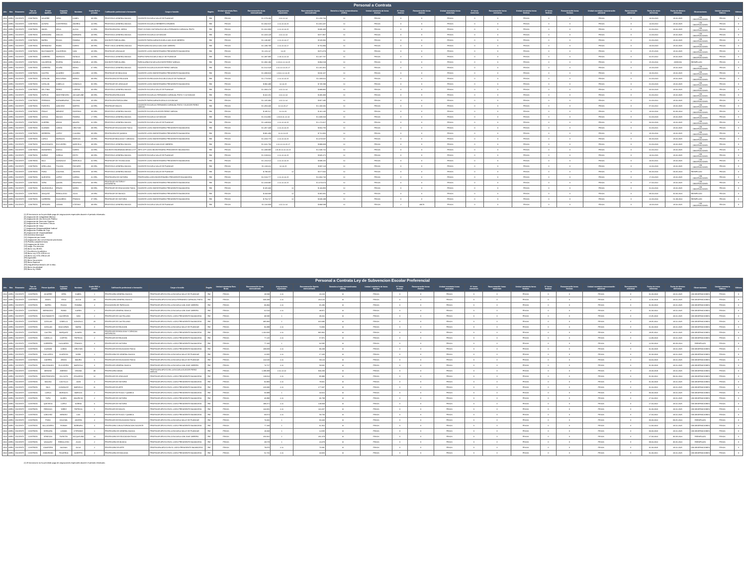| Personal a Contrata | | | | | | | | | | | | | | | | | | | | | | | | | | | | | | | |
| --- | --- | --- | --- | --- | --- | --- | --- | --- | --- | --- | --- | --- | --- | --- | --- | --- | --- | --- | --- | --- | --- | --- | --- | --- | --- | --- | --- | --- | --- | --- | --- |
| Año | Mes | Estamento | Tipo de personal | Primer Apellido | Segundo Apellido | Nombres | Grado EUS o jornada | Calificación profesional o formación | Cargo o función | Región | Unidad monetaria Rem. Bruta | Remuneración bruta mensualizada | Asignaciones especiales | Remuneración líquida mensualizada | Derecho a horas extraordinarias (Si/No) | Unidad monetaria de horas diurnas | Nº horas diurnas | Remuneración horas diurnas | Unidad monetaria horas nocturnas | Nº horas nocturnas | Remuneración horas nocturnas | Unidad monetaria horas festivas | Nº horas festivas | Remuneración horas festivas | Unidad monetaria remuneración adicional | Remuneración adicional | Fecha de inicio dd/mm/aa | Fecha de término dd/mm/aa | Observaciones | Unidad monetaria Viáticos | Viáticos |
| 2024 | ABRIL | DOCENTE | CONTRATA | AGUIRRE | VERA | ISABEL | 39 HRS. | PROF.EDUC.GENERAL BASICA | DOCENTE ESCUELA VALLE DE PUANGUE | RM | PESOS | $ 1.579.283 | 2-11-12-14 | $ 1.250.734 | SI | PESOS | 0 | 0 | PESOS | 0 | 0 | PESOS | 0 | 0 | PESOS | 0 | 13-03-2020 | 28-02-2025 | SIN OBSERVACIONES | PESOS | 0 |
| 2024 | ABRIL | DOCENTE | CONTRATA | ALFARO | CONTRERAS | ANDREA | 44 HRS. | PROF.EDUC.GENERAL BASICA | DOCENTE ESCUELA HERIBERTO ERLWEIN | RM | PESOS | $ 1.842.615 | 2-11-12-14-15 | $ 1.601.437 | SI | PESOS | 0 | 0 | PESOS | 0 | 0 | PESOS | 0 | 0 | PESOS | 0 | 14-03-2022 | 28-02-2025 | SIN OBSERVACIONES | PESOS | 0 |
| 2024 | ABRIL | DOCENTE | CONTRATA | ANGEL | VEGA | ALICIA | 11 HRS. | PROFESORA ENS. MEDIA | PROF. ESTADO HISTORIA ESCUELA FERNANDO CARVAJAL PINTO | RM | PESOS | $ 1.022.068 | 2-11-12-14-15 | $ 836.460 | SI | PESOS | 0 | 0 | PESOS | 0 | 0 | PESOS | 0 | 0 | PESOS | 0 | 01-03-2022 | 28-02-2025 | SIN OBSERVACIONES | PESOS | 0 |
| 2024 | ABRIL | DOCENTE | CONTRATA | AVENDAÑO | AVALOS | BARBARA | 43 HRS. | PROF.EDUC.GENERAL BASICA | DOCENTE ESCUELA CUYUNCAVI | RM | PESOS | $ 1.323.129 | 2-11-12-14 | $ 877.867 | SI | PESOS | 0 | 0 | PESOS | 0 | 0 | PESOS | 0 | 0 | PESOS | 0 | 21-03-2022 | 28-02-2025 | SIN OBSERVACIONES | PESOS | 0 |
| 2024 | ABRIL | DOCENTE | CONTRATA | BARRA | ROJAS | ROMINA | 40 HRS. | DOCENTE PARVULARIA | DOCENTE PARVULARIA ESCUELA SAN JOSE OBRERO | RM | PESOS | $ 1.136.807 | 2-11-12-14-17 | $ 545.692 | SI | PESOS | 0 | 0 | PESOS | 0 | 0 | PESOS | 0 | 0 | PESOS | 0 | 01-03-2020 | 28-02-2025 | SIN OBSERVACIONES | PESOS | 0 |
| 2024 | ABRIL | DOCENTE | CONTRATA | BERMUDEZ | ROMO | KAREN | 39 HRS. | PROF. EDUC.GENERAL BASICA | PROFESORA ESCUELA SAN JOSE OBRERO | RM | PESOS | $ 1.180.708 | 2-11-12-14-17 | $ 754.394 | SI | PESOS | 0 | 0 | PESOS | 0 | 0 | PESOS | 0 | 0 | PESOS | 0 | 23-03-2020 | 28-02-2025 | SIN OBSERVACIONES | PESOS | 0 |
| 2024 | ABRIL | DOCENTE | CONTRATA | BUSTAMANTE | CALDERON | IVAN | 40 HRS. | PROFESOR LENGUAJE | DOCENTE LICEO BICENTENARIO PRESIDENTE BALMACEDA | RM | PESOS | $ 1.201.117 | 14-15 | $ 971.073 | SI | PESOS | 0 | 0 | PESOS | 0 | 0 | PESOS | 0 | 0 | PESOS | 0 | 15-05-2023 | 28-02-2025 | SIN OBSERVACIONES | PESOS | 0 |
| 2024 | ABRIL | DOCENTE | CONTRATA | CABRERA | MORALES | NATALIA | 44 HRS. | PROF.EDUC.GENERAL BASICA | INSPECTORA ESCUELA VALLE DE PUANGUE | RM | PESOS | $ 1.497.686 | 2-10-11-12-14 | $ 1.207.707 | SI | PESOS | 0 | 0 | PESOS | 0 | 0 | PESOS | 0 | 0 | PESOS | 0 | 02-05-2022 | 28-02-2025 | SIN OBSERVACIONES | PESOS | 0 |
| 2024 | ABRIL | DOCENTE | CONTRATA | CALDERON | RIVERA | DANIELA | 40 HRS. | DOCENTE PARVULARIA | PARVULARIA ESCUELA ELEICER PEREZ VARGAS | RM | PESOS | $ 1.082.193 | 2-10-11-12-14-15 | $ 894.529 | SI | PESOS | 0 | 0 | PESOS | 0 | 0 | PESOS | 0 | 0 | PESOS | 0 | 25-03-2024 | 20/05/204 | REEMPLAZO | PESOS | 0 |
| 2024 | ABRIL | DOCENTE | CONTRATA | CARREÑO | ACUÑA | MAHILI | 37 HRS. | PROF.EDUC.GENERAL BASICA | DOCENTE ESCUELA ELIECER PEREZ VARGAS | RM | PESOS | $ 1.512.529 | 2-11-12-14-15-17 | $ 1.201.351 | SI | PESOS | 0 | 0 | PESOS | 0 | 0 | PESOS | 0 | 0 | PESOS | 0 | 25-03-2019 | 28-02-2025 | SIN OBSERVACIONES | PESOS | 0 |
| 2024 | ABRIL | DOCENTE | CONTRATA | CASTRO | ALVAREZ | ALVARO | 10 HRS. | PROFESOR DE BIOLOGIA | DOCENTE LICEO BICENTENARIO PRESIDENTE BALMACEDA | RM | PESOS | $ 1.008.818 | 2-9-11-12-14-15 | $ 816.167 | SI | PESOS | 0 | 0 | PESOS | 0 | 0 | PESOS | 0 | 0 | PESOS | 0 | 16-03-2021 | 28-02-2025 | SIN OBSERVACIONES | PESOS | 0 |
| 2024 | ABRIL | DOCENTE | CONTRATA | CATALAN | BASCUÑAN | MARIA I | 39 HRS. | PROFESORA DE RELIGION | DOCENTE EN RELIGION ESCUELA VALLE DE PUANGUE | RM | PESOS | $ 1.773.564 | 2-11-12-14-15 | $ 1.349.411 | SI | PESOS | 0 | 0 | PESOS | 0 | 0 | PESOS | 0 | 0 | PESOS | 0 | 01-03-2020 | 28-02-2025 | SIN OBSERVACIONES | PESOS | 0 |
| 2024 | ABRIL | DOCENTE | CONTRATA | CATALAN | CABELLO | GONZALO | 06 HRS. | PROFESOR DE LENGUAJE | DOCENTE LICEO BICENTENARIO PRESIDENTE BALMACEDA | RM | PESOS | $ 892.489 | 12-14-15 | $ 735.590 | SI | PESOS | 0 | 0 | PESOS | 0 | 0 | PESOS | 0 | 0 | PESOS | 0 | 01-03-2023 | 28-02-2025 | SIN OBSERVACIONES | PESOS | 0 |
| 2024 | ABRIL | DOCENTE | CONTRATA | DEL PINO | PEREZ | LORENA | 30 HRS. | PROF.EDUC.GENERAL BASICA | DOCENTE ESCUELA VALLE DE PUANGUE | RM | PESOS | $ 1.060.278 | 2-11-12-14 | $ 889.882 | SI | PESOS | 0 | 0 | PESOS | 0 | 0 | PESOS | 0 | 0 | PESOS | 0 | 04-04-2023 | 28-02-2025 | SIN OBSERVACIONES | PESOS | 0 |
| 2024 | ABRIL | DOCENTE | CONTRATA | ESPEJO | MONTENEGRO | JACQUELINE | 39 HRS. | PROFESORA RELIGION | DOCENTE ESCUELAS FERNANDO CARVAJAL PINTO Y CUYUNCAVI | RM | PESOS | $ 422.151 | 2-11-12-14 | $ 406.300 | SI | PESOS | 0 | 0 | PESOS | 0 | 0 | PESOS | 0 | 0 | PESOS | 0 | 01-03-2022 | 28-02-2025 | SIN OBSERVACIONES | PESOS | 0 |
| 2024 | ABRIL | DOCENTE | CONTRATA | FERRADA | NORAMBUENA | PALOMA | 40 HRS. | PROFESORA PARVULARIA | DOCENTE PARVULARIA ESCEULA CUYUNCAVI | RM | PESOS | $ 1.165.394 | 2-11-12-14 | $ 957.295 | SI | PESOS | 0 | 0 | PESOS | 0 | 0 | PESOS | 0 | 0 | PESOS | 0 | 01-03-2022 | 28-02-2025 | SIN OBSERVACIONES | PESOS | 0 |
| 2024 | ABRIL | DOCENTE | CONTRATA | FUENTES | SANCHEZ | MARTIN | 44 HRS. | PROFESOR INGLES | DOCENTE ESCUELAS FERNANDO CARVAJAL PINTO Y ELIECER PEREZ VARGAS | RM | PESOS | $ 1.353.446 | 12-14-15-17 | $ 1.103.191 | SI | PESOS | 0 | 0 | PESOS | 0 | 0 | PESOS | 0 | 0 | PESOS | 0 | 07-04-2022 | 28-02-2025 | SIN OBSERVACIONES | PESOS | 0 |
| 2024 | ABRIL | DOCENTE | CONTRATA | FRAILE | MENDEZ | RODRIGO | 30 HRS. | PROF.EDUC.GENERAL BASICA | DOCENTE ESCUELA ELIECER PEREZ VARGAS | RM | PESOS | $ 195.517 | 12-14-15- | $ 161.145 | SI | PESOS | 0 | 0 | PESOS | 0 | 0 | PESOS | 0 | 0 | PESOS | 0 | 23-04-2024 | 30-06-2024 | SIN OBSERVACIONES | PESOS | 0 |
| 2024 | ABRIL | DOCENTE | CONTRATA | GATICA | MUSSO | ROMINA | 17 HRS. | PROF.EDUC.GENERAL BASICA | DOCENTE ESCUELA CUYUNCAVI | RM | PESOS | $ 1.514.802 | 2-9-10-11-12-14 | $ 1.036.010 | SI | PESOS | 0 | 0 | PESOS | 0 | 0 | PESOS | 0 | 0 | PESOS | 0 | 01-03-2023 | 28-02-2025 | SIN OBSERVACIONES | PESOS | 0 |
| 2024 | ABRIL | DOCENTE | CONTRATA | GUERRA | ARAYA | MAURO | 32 HRS. | PROF.EDUC.GENERAL BASICA | DOCENTE ESCUELA VALLE DE PUANGUE | RM | PESOS | $ 1.449.920 | 2-11-12-14-15 | $ 1.172.817 | SI | PESOS | 0 | 0 | PESOS | 0 | 0 | PESOS | 0 | 0 | PESOS | 0 | 04-04-2023 | 28-02-2025 | SIN OBSERVACIONES | PESOS | 0 |
| 2024 | ABRIL | DOCENTE | CONTRATA | GUZMAN | LOBOS | CRISTIAN | 39 HRS. | PROFESOR EDUCACION FISICA | DOCENTE LICEO BICENTENARIO PRESIDENTE BALMACEDA | RM | PESOS | $ 1.357.449 | 2-11-12-14-15 | $ 664.755 | SI | PESOS | 0 | 0 | PESOS | 0 | 0 | PESOS | 0 | 0 | PESOS | 0 | 01-03-2021 | 28-02-2025 | SIN OBSERVACIONES | PESOS | 0 |
| 2024 | ABRIL | DOCENTE | CONTRATA | HERRERA | LOPEZ | CLAUDIA | 30 HRS. | PROFESORA DE QUIMICA | DOCENTE LICEO BICENTENARIO PRESIDENTE BALMACEDA | RM | PESOS | $ 881.408 | 11-12-14-15 | $ 721.002 | SI | PESOS | 0 | 0 | PESOS | 0 | 0 | PESOS | 0 | 0 | PESOS | 0 | 26-03-2024 | 28-02-2025 | SIN OBSERVACIONES | PESOS | 0 |
| 2024 | ABRIL | DOCENTE | CONTRATA | LORCA | MORALES | MARCOS | 28 HRS. | PROFESOR BIOLOGIA Y CIENCIAS | DOCENTE LICEO BICENTENARIO PRESIDENTE BALMACEDA | RM | PESOS | $ 1.310.776 | 2-11-12-14-15 | $ 1.073.537 | SI | PESOS | 0 | 0 | PESOS | 0 | 0 | PESOS | 0 | 0 | PESOS | 0 | 06-03-2023 | 28-02-2025 | SIN OBSERVACIONES | PESOS | 0 |
| 2024 | ABRIL | DOCENTE | CONTRATA | MALDONADO | ESCUDERO | MARCELA | 38 HRS. | PROF.EDUC.GENERAL BASICA | DOCENTE ESCUELA SAN JOSE OBRERO | RM | PESOS | $ 1.641.733 | 2-11-12-14-15-17 | $ 999.069 | SI | PESOS | 0 | 0 | PESOS | 0 | 0 | PESOS | 0 | 0 | PESOS | 0 | 01-03-2023 | 28-02-2025 | SIN OBSERVACIONES | PESOS | 0 |
| 2024 | ABRIL | DOCENTE | CONTRATA | MONARDES | DAVILA | KAREN | 44 HRS. | DOCENTE ENSEÑANZA MEDIA U.T.P. | JEFE UTP LICEO BICENTENARIO PRESIDENTE BALMACEDA | RM | PESOS | $ 1.338.083 | 2-9-10-11-12-14-15 | $ 1.530.741 | SI | PESOS | 0 | 0 | PESOS | 0 | 0 | PESOS | 0 | 0 | PESOS | 0 | 01-04-2022 | 28-02-2025 | SIN OBSERVACIONES | PESOS | 0 |
| 2024 | ABRIL | DOCENTE | CONTRATA | MUÑOZ | ZUÑIGA | EDITH | 39 HRS. | PROF.EDUC.GENERAL BASICA | DOCENTE ESCUELA VALLE DE PUANGUE | RM | PESOS | $ 1.529.622 | 2-11-12-14-15 | $ 945.471 | SI | PESOS | 0 | 0 | PESOS | 0 | 0 | PESOS | 0 | 0 | PESOS | 0 | 13-04-2016 | 28-02-2025 | SIN OBSERVACIONES | PESOS | 0 |
| 2024 | ABRIL | DOCENTE | CONTRATA | NILO | GONZALEZ | MARCELO | 32 HRS. | PROFESOR DE TECNOLOGIA | DOCENTE LICEO BICENTENARIO PRESIDENTE BALMACEDA | RM | PESOS | $ 1.154.514 | 2-11-12-14-15 | $ 939.155 | SI | PESOS | 0 | 0 | PESOS | 0 | 0 | PESOS | 0 | 0 | PESOS | 0 | 23-06-2021 | 28-02-2025 | SIN OBSERVACIONES | PESOS | 0 |
| 2024 | ABRIL | DOCENTE | CONTRATA | ORELLANA | TOLOZA | RICHARD | 30 HRS. | PROF.EDUC.GENERAL BASICA | DOCENTE ESCUELA VALLE DE PUANGUE | RM | PESOS | $ 1.119.412 | 12-14-15 | $ 937.113 | SI | PESOS | 0 | 0 | PESOS | 0 | 0 | PESOS | 0 | 0 | PESOS | 0 | 12-04-2023 | 28-02-2025 | SIN OBSERVACIONES | PESOS | 0 |
| 2024 | ABRIL | DOCENTE | CONTRATA | PONG | COLIHUIL | JAVIERA | 40 HRS. | PROF.EDUC.GENERAL BASICA | DOCENTE ESCUELA VALLE DE PUANGUE | RM | PESOS | $ 788.452 | 12 | $ 677.042 | SI | PESOS | 0 | 0 | PESOS | 0 | 0 | PESOS | 0 | 0 | PESOS | 0 | 06-03-2024 | 09-05-2024 | REEMPLAZO | PESOS | 0 |
| 2024 | ABRIL | DOCENTE | CONTRATA | QUEVEDO | LOPEZ | KARINA | 31 HRS. | PROFESORA DE HISTORIA | PROFESORA LICEO BICENTENARIO PRESIDENTE BALMACEDA | RM | PESOS | $ 2.523.777 | 2-11-12-14-15 | $ 2.004.726 | SI | PESOS | 0 | 0 | PESOS | 0 | 0 | PESOS | 0 | 0 | PESOS | 0 | 17-03-2020 | 28-02-2025 | SIN OBSERVACIONES | PESOS | 0 |
| 2024 | ABRIL | DOCENTE | CONTRATA | TAPIA | QUIDEL | MAURICIO | 30 HRS. | PROFESOR HISTORIA Y GEOGRAFIA | DOCENTE LICEO BICENTENARIO PRESIDENTE BALMACEDA | RM | PESOS | $ 1.319.392 | 2-11-12-14-15 | $ 1.073.074 | SI | PESOS | 0 | 0 | PESOS | 0 | 0 | PESOS | 0 | 0 | PESOS | 0 | 27-04-2022 | 28-02-2025 | SIN OBSERVACIONES | PESOS | 0 |
| 2024 | ABRIL | DOCENTE | CONTRATA | VALENZUELA | ERAZO | MARIO | 08 HRS. | PROFESOR DE EDUCACION FISICA | DOCENTE LICEO BICENTENARIO PRESIDENTE BALMACEDA | RM | PESOS | $ 165.346 | 12 | $ 134.856 | SI | PESOS | 0 | 0 | PESOS | 0 | 0 | PESOS | 0 | 0 | PESOS | 0 | 01-04-2024 | 28-02-2025 | SIN OBSERVACIONES | PESOS | 0 |
| 2024 | ABRIL | DOCENTE | CONTRATA | VASQUEZ | REBOLLEDO | JULIO | 28 HRS. | PROFESOR DE MUSICA | DOCENTE LICEO BICENTENARIO PRESIDENTE BALMACEDA | RM | PESOS | $ 443.680 | 12 | $ 365.681 | SI | PESOS | 0 | 0 | PESOS | 0 | 0 | PESOS | 0 | 0 | PESOS | 0 | 08-04-2024 | 30-06-2024 | REEMPLAZO | PESOS | 0 |
| 2024 | ABRIL | DOCENTE | CONTRATA | CARREÑO | GUAJARDO | FRANCO | 37 HRS. | PROFESOR DE HISTORIA | DOCENTE LICEO BICENTENARIO PRESIDENTE BALMACEDA | RM | PESOS | $ 764.727 | 12 | $ 630.288 | SI | PESOS | 0 | 0 | PESOS | 0 | 0 | PESOS | 0 | 0 | PESOS | 0 | 22-03-2024 | 01-09-2024 | REEMPLAZO | PESOS | 0 |
| 2024 | ABRIL | DOCENTE | CONTRATA | VERGARA | LIZAMA | STEFANY | 39 HRS. | PROF.EDUC.GENERAL BASICA | DOCENTE ESCUELA VALLE DE PUANGUE | RM | PESOS | $ 1.116.069 | 2-11-12-14 | $ 898.589 | SI | PESOS | 2 | 19679 | PESOS | 0 | 0 | PESOS | 0 | 0 | PESOS | 0 | 13-03-2023 | 28-02-2025 | SIN OBSERVACIONES | PESOS | 0 |
(1) El funcionario no ha percibido pago de asignaciones especiales durante el período informado.
(2) Asignación de Antigüedad (Bienio)
(3) Asignación de Alta Dirección Pública
(4) Asignación de Dirección Superior
(5) Asignación de Funciones Críticas
(6) Asignación de Zona
(7) Asignación Responsabilidad Judicial
(8) Asignación Pérdida de Caja
(9) Asignacion de responsabilidad
(10) Incentivo Municipal
(11) Asignacion por tramo
(12) Asignacion alta concentracion prioritarios
(13) Planilla complementaria
(14) Asignacion de titulo
(15) asign. Por mencion
(16) Bono Ley 20.501.
(17) Excelencia Academica
(18) Bono Ley N°21.109 Art.44
(19) Bono Ley N°21.196 Art.46
(20) Aguinaldo
(21) Bono Vacaciones
(22) Bono Especial
(23) Asig.desemp.laboral A.de la educ.
(24) Bono escolaridad
(25) Bono ley 19464
| Personal a Contrata Ley de Subvencion Escolar Preferencial | | | | | | | | | | | | | | | | | | | | | | | | | | | | | | | |
| --- | --- | --- | --- | --- | --- | --- | --- | --- | --- | --- | --- | --- | --- | --- | --- | --- | --- | --- | --- | --- | --- | --- | --- | --- | --- | --- | --- | --- | --- | --- | --- |
| Año | Mes | Estamento | Tipo de personal | Primer Apellido | Segundo Apellido | Nombres | Grado EUS o jornada | Calificación profesional o formación | Cargo o función | Región | Unidad monetaria Rem. Bruta | Remuneración bruta mensualizada | Asignaciones especiales | Remuneración líquida mensualizada | Derecho a horas extraordinarias (Si/No) | Unidad monetaria de horas diurnas | Nº horas diurnas | Remuneración horas diurnas | Unidad monetaria horas nocturnas | Nº horas nocturnas | Remuneración horas nocturnas | Unidad monetaria horas festivas | Nº horas festivas | Remuneración horas festivas | Unidad monetaria remuneración adicional | Remuneración adicional | Fecha de inicio dd/mm/aa | Fecha de término dd/mm/aa | Observaciones | Unidad monetaria Viáticos | Viáticos |
| 2024 | ABRIL | DOCENTE | CONTRATA | AGUIRRE | VERA | ISABEL | 1 | PROFESORA GENERAL BASICA | PROFESOR APOYO EN LA ESCUELA VALLE DE PUANGUE | RM | PESOS | 29.588 | 2-11 | 23.163 | SI | PESOS | 0 | 0 | PESOS | 0 | 0 | PESOS | 0 | 0 | PESOS | 0 | 01-03-2023 | 28-02-2025 | SIN OBSERVACIONES | PESOS | 0 |
| 2024 | ABRIL | DOCENTE | CONTRATA | ANGEL | VEGA | ALICIA | 24 | PROFESORA GENERAL BASICA | PROFESORA APOYO ESCUELA FERNANDO CARVAJAL PINTO | RM | PESOS | 630.338 | 2-11 | 264.126 | SI | PESOS | 0 | 0 | PESOS | 0 | 0 | PESOS | 0 | 0 | PESOS | 0 | 11-03-2019 | 28-02-2025 | SIN OBSERVACIONES | PESOS | 0 |
| 2024 | ABRIL | DOCENTE | CONTRATA | BARRA | ROJAS | ROMINA | 4 | EDUCADORA DE PARVULOS | PROFESOR APOYO EN LA ESCUELA SAN JOSE OBRERO | RM | PESOS | 83.394 | 2-11 | 65.286 | SI | PESOS | 0 | 0 | PESOS | 0 | 0 | PESOS | 0 | 0 | PESOS | 0 | 01-03-2024 | 28-02-2025 | SIN OBSERVACIONES | PESOS | 0 |
| 2024 | ABRIL | DOCENTE | CONTRATA | BERMUDEZ | ROMO | KAREN | 2 | PROFESOR GENERAL BASICA | PROFESOR APOYO EN LA ESCUELA SAN JOSE OBRERO | RM | PESOS | 62.544 | 2-11 | 48.971 | SI | PESOS | 0 | 0 | PESOS | 0 | 0 | PESOS | 0 | 0 | PESOS | 0 | 01-03-2022 | 28-02-2025 | SIN OBSERVACIONES | PESOS | 0 |
| 2024 | ABRIL | DOCENTE | CONTRATA | BUSTAMANTE | CALDERON | IVAN | 2 | PROFESOR DE CASTELLANO | PROFESOR APOYO EN EL LICEO PRESIDENTE BALMACEDA | RM | PESOS | 38.580 | 1 | 30.311 | SI | PESOS | 0 | 0 | PESOS | 0 | 0 | PESOS | 0 | 0 | PESOS | 0 | 15-05-2023 | 28-02-2025 | SIN OBSERVACIONES | PESOS | 0 |
| 2024 | ABRIL | DOCENTE | CONTRATA | CATALAN | CABELLO | GONZALO | 20 | PROFESOR DE CASTELLANO | PROFESOR APOYO EN EL LICEO PRESIDENTE BALMACEDA | RM | PESOS | 385.800 | 1 | 310.396 | SI | PESOS | 0 | 0 | PESOS | 0 | 0 | PESOS | 0 | 0 | PESOS | 0 | 28-05-2022 | 28-02-2025 | SIN OBSERVACIONES | PESOS | 0 |
| 2024 | ABRIL | DOCENTE | CONTRATA | CATALAN | BASCUÑAN | MARIA | 3 | PROFESOR DE RELIGION | PROFESOR APOYO EN LA ESCUELA VALLE DE PUANGUE | RM | PESOS | 94.399 | 2-11 | 74.066 | SI | PESOS | 0 | 0 | PESOS | 0 | 0 | PESOS | 0 | 0 | PESOS | 0 | 01-03-2023 | 28-02-2025 | SIN OBSERVACIONES | PESOS | 0 |
| 2024 | ABRIL | DOCENTE | CONTRATA | CASTRO | MARQUEZ | ALVARO | 34 | PROFESOR DE BIOLOGIA Y CIENCIAS NATURALES | PROFESOR APOYO EN EL LICEO PRESIDENTE BALMACEDA | RM | PESOS | 1.102.660 | 2-11 | 865.802 | SI | PESOS | 0 | 0 | PESOS | 0 | 0 | PESOS | 0 | 0 | PESOS | 0 | 28-05-2022 | 28-02-2025 | SIN OBSERVACIONES | PESOS | 0 |
| 2024 | ABRIL | DOCENTE | CONTRATA | CABELLO | CORTES | PATRICIA | 2 | PROFESOR DE RELIGION | PROFESOR APOYO EN EL LICEO PRESIDENTE BALMACEDA | RM | PESOS | 77.125 | 2-11 | 57.871 | SI | PESOS | 0 | 0 | PESOS | 0 | 0 | PESOS | 0 | 0 | PESOS | 0 | 14-09-2023 | 28-02-2025 | SIN OBSERVACIONES | PESOS | 0 |
| 2024 | ABRIL | DOCENTE | CONTRATA | CARREÑO | GUAJARDO | FRANCO | 4 | PROFESOR DE HISTORIA | PROFESOR APOYO EN EL LICEO PRESIDENTE BALMACEDA | RM | PESOS | 77.160 | 1 | 63.595 | SI | PESOS | 0 | 0 | PESOS | 0 | 0 | PESOS | 0 | 0 | PESOS | 0 | 22-03-2024 | 30-09-2024 | REEMPLAZO | PESOS | 0 |
| 2024 | ABRIL | DOCENTE | CONTRATA | GUZMAN | LOBOS | CRISTIAN | 5 | PROFESOR DE EDUCACION FISICA | PROFESOR APOYO EN EL LICEO PRESIDENTE BALMACEDA | RM | PESOS | 109.669 | 2-11 | 93.238 | SI | PESOS | 0 | 0 | PESOS | 0 | 0 | PESOS | 0 | 0 | PESOS | 0 | 01-03-2020 | 28-02-2025 | SIN OBSERVACIONES | PESOS | 0 |
| 2024 | ABRIL | DOCENTE | CONTRATA | GALLARDO | ALARCON | NORA | 1 | PROFESORA DE GENERAL BASICA | PROFESOR APOYO EN LA ESCUELA VALLE DE PUANGUE | RM | PESOS | 22.005 | 2-11 | 17.230 | SI | PESOS | 0 | 0 | PESOS | 0 | 0 | PESOS | 0 | 0 | PESOS | 0 | 01-03-2023 | 28-02-2025 | SIN OBSERVACIONES | PESOS | 0 |
| 2024 | ABRIL | DOCENTE | CONTRATA | GUERRA | ARAYA | MAURO | 5 | PROFESOR DE EDUCACION FISICA | PROFESOR APOYO EN LA ESCUELA VALLE DE PUANGUE | RM | PESOS | 124.545 | 2-11 | 59.123 | SI | PESOS | 0 | 0 | PESOS | 0 | 0 | PESOS | 0 | 0 | PESOS | 0 | 04-04-2023 | 28-02-2025 | SIN OBSERVACIONES | PESOS | 0 |
| 2024 | ABRIL | DOCENTE | CONTRATA | MALDONADO | ESCUDERO | MARCELA | 3 | PROFESOR GENERAL BASICA | PROFESOR APOYO EN LA ESCUELA SAN JOSE OBRERO | RM | PESOS | 74.727 | 2-11 | 58.631 | SI | PESOS | 0 | 0 | PESOS | 0 | 0 | PESOS | 0 | 0 | PESOS | 0 | 01-03-2023 | 28-02-2025 | SIN OBSERVACIONES | PESOS | 0 |
| 2024 | ABRIL | DOCENTE | CONTRATA | MENDEZ | JIMENEZ | VIVIANA | 38 | PROFESORA DANZA | PROFESORA APOYO EN LA ESCUELA ELIECER PEREZ VARGAS | RM | PESOS | 1.199.309 | 2-11-12-14 | 843.200 | SI | PESOS | 0 | 0 | PESOS | 0 | 0 | PESOS | 0 | 0 | PESOS | 0 | 26-03-2019 | 28-02-2025 | SIN OBSERVACIONES | PESOS | 0 |
| 2024 | ABRIL | DOCENTE | CONTRATA | MONTENEGRO | VILLOUTA | EDUARDO | 12 | PROFESOR DE LENGUAJE | PROFESOR APOYO EN EL LICEO PRESIDENTE BALMACEDA | RM | PESOS | 119.024 | 2-11 | 95.886 | SI | PESOS | 0 | 0 | PESOS | 0 | 0 | PESOS | 0 | 0 | PESOS | 0 | 01-03-2022 | 09-04-2024 | SIN OBSERVACIONES | PESOS | 0 |
| 2024 | ABRIL | DOCENTE | CONTRATA | MOLINA | CASTILLO | JUAN | 4 | PROFESOR DE HISTORIA | PROFESOR APOYO EN EL LICEO PRESIDENTE BALMACEDA | RM | PESOS | 92.984 | 2-11 | 79.821 | SI | PESOS | 0 | 0 | PESOS | 0 | 0 | PESOS | 0 | 0 | PESOS | 0 | 01-03-2023 | 28-02-2025 | SIN OBSERVACIONES | PESOS | 0 |
| 2024 | ABRIL | DOCENTE | CONTRATA | NILO | GONZALEZ | MARCELO | 11 | PROFESOR DE ARTE | PROFESOR APOYO EN EL LICEO PRESIDENTE BALMACEDA | RM | PESOS | 226.836 | 2-11 | 177.607 | SI | PESOS | 0 | 0 | PESOS | 0 | 0 | PESOS | 0 | 0 | PESOS | 0 | 01-04-2022 | 28-02-2025 | SIN OBSERVACIONES | PESOS | 0 |
| 2024 | ABRIL | DOCENTE | CONTRATA | LORCA | MORALES | MARCOS | 2 | PROFESOR DE FISICA Y QUIMICA | PROFESOR APOYO EN EL LICEO PRESIDENTE BALMACEDA | RM | PESOS | 56.989 | 1 | 44.616 | SI | PESOS | 0 | 0 | PESOS | 0 | 0 | PESOS | 0 | 0 | PESOS | 0 | 06-03-2023 | 28-02-2025 | SIN OBSERVACIONES | PESOS | 0 |
| 2024 | ABRIL | DOCENTE | CONTRATA | TAPIA | QUIDEL | MAURICIO | 2 | PROFESOR DE HISTORIA | PROFESOR APOYO EN EL LICEO PRESIDENTE BALMACEDA | RM | PESOS | 46.890 | 2-11 | 36.709 | SI | PESOS | 0 | 0 | PESOS | 0 | 0 | PESOS | 0 | 0 | PESOS | 0 | 27-04-2022 | 28-02-2025 | SIN OBSERVACIONES | PESOS | 0 |
| 2024 | ABRIL | DOCENTE | CONTRATA | QUEVEDO | LOPEZ | KARINA | 6 | PROFESOR DE HISTORIA | PROFESOR APOYO EN EL LICEO PRESIDENTE BALMACEDA | RM | PESOS | 198.371 | 2-11 | 148.848 | SI | PESOS | 0 | 0 | PESOS | 0 | 0 | PESOS | 0 | 0 | PESOS | 0 | 27-04-2022 | 28-02-2025 | SIN OBSERVACIONES | PESOS | 0 |
| 2024 | ABRIL | DOCENTE | CONTRATA | REINOSO | YAÑEZ | PATRICIA | 5 | PROFESOR DE INGLES | PROFESOR APOYO EN EL LICEO PRESIDENTE BALMACEDA | RM | PESOS | 144.681 | 2-11 | 113.267 | SI | PESOS | 0 | 0 | PESOS | 0 | 0 | PESOS | 0 | 0 | PESOS | 0 | 01-03-2023 | 28-02-2025 | SIN OBSERVACIONES | PESOS | 0 |
| 2024 | ABRIL | DOCENTE | CONTRATA | SANCHEZ | MENDEZ | LUIS | 2 | PROFESOR DE FISICA Y QUIMICA | PROFESOR APOYO EN EL LICEO PRESIDENTE BALMACEDA | RM | PESOS | 68.874 | 2-11 | 58.703 | SI | PESOS | 0 | 0 | PESOS | 0 | 0 | PESOS | 0 | 0 | PESOS | 0 | 27-04-2022 | 28-02-2025 | SIN OBSERVACIONES | PESOS | 0 |
| 2024 | ABRIL | DOCENTE | CONTRATA | PONG | COLIHUIL | JAVIERA | 4 | PROFESOR DE EDUCACION FISICA | PROFESOR APOYO EN LA ESCUELA VALLE DE PUANGUE | RM | PESOS | 73.332 | 1 | 60.440 | SI | PESOS | 0 | 0 | PESOS | 0 | 0 | PESOS | 0 | 0 | PESOS | 0 | 06-03-2024 | 09-05-2024 | REEMPLAZO | PESOS | 0 |
| 2024 | ABRIL | DOCENTE | CONTRATA | VALLADARES | ROMAN | BARBARA | 4 | PROFESORA CON AUTORIZACION DOCENTE | PROFESOR APOYO EN EL LICEO PRESIDENTE BALMACEDA | RM | PESOS | 77.160 | 1 | 61.052 | SI | PESOS | 0 | 0 | PESOS | 0 | 0 | PESOS | 0 | 0 | PESOS | 0 | 12-03-2024 | 28-02-2025 | SIN OBSERVACIONES | PESOS | 0 |
| 2024 | ABRIL | DOCENTE | CONTRATA | VERGARA | LIZAMA | STEFANNY | 1 | PROFESORA DE GENERAL BASICA | PROFESOR APOYO EN LA ESCUELA VALLE DE PUANGUE | RM | PESOS | 18.333 | 1 | 14.505 | SI | PESOS | 0 | 0 | PESOS | 0 | 0 | PESOS | 0 | 0 | PESOS | 0 | 03-03-2023 | 28-02-2025 | SIN OBSERVACIONES | PESOS | 0 |
| 2024 | ABRIL | DOCENTE | CONTRATA | VENEGAS | FUENTES | JACQUELINE | 14 | PROFESORA DE EDUCACION FISICA | PROFESOR APOYO EN LA ESCUELA SAN JOSE OBRERO | RM | PESOS | 256.662 | 1 | 201.379 | SI | PESOS | 0 | 0 | PESOS | 0 | 0 | PESOS | 0 | 0 | PESOS | 0 | 27-03-2024 | 30-08-2024 | REEMPLAZO | PESOS | 0 |
| 2024 | ABRIL | DOCENTE | CONTRATA | VASQUEZ | REBOLLEDO | JULIO | 2 | PROFESORA DE MUSICA | PROFESOR APOYO EN EL LICEO PRESIDENTE BALMACEDA | RM | PESOS | 29.578 | 1 | 24.379 | SI | PESOS | 0 | 0 | PESOS | 0 | 0 | PESOS | 0 | 0 | PESOS | 0 | 08-04-2024 | 30-06-2024 | REEMPLAZO | PESOS | 0 |
| 2024 | ABRIL | DOCENTE | CONTRATA | SAAVEDRA | SALINAS | OLGA | 2 | PROFESORA DE ARTE | PROFESORA APOYO EN EL LICEO PRESIDENTE BALMACEDA | RM | PESOS | 79.876 | 2-11 | 76.681 | SI | PESOS | 0 | 0 | PESOS | 0 | 0 | PESOS | 0 | 0 | PESOS | 0 | 01-03-2020 | 28-02-2025 | SIN OBSERVACIONES | PESOS | 0 |
| 2024 | ABRIL | DOCENTE | CONTRATA | ZAMORANO | FIGUEROA | ALBERTO | 2 | PROFESORA DE BIOLOGIA | PROFESOR APOYO EN EL LICEO PRESIDENTE BALMACEDA | RM | PESOS | 52.731 | 2-11 | 44.826 | SI | PESOS | 0 | 0 | PESOS | 0 | 0 | PESOS | 0 | 0 | PESOS | 0 | 01-03-2021 | 28-02-2025 | SIN OBSERVACIONES | PESOS | 0 |
(1) El funcionario no ha percibido pago de asignaciones especiales durante el período informado.